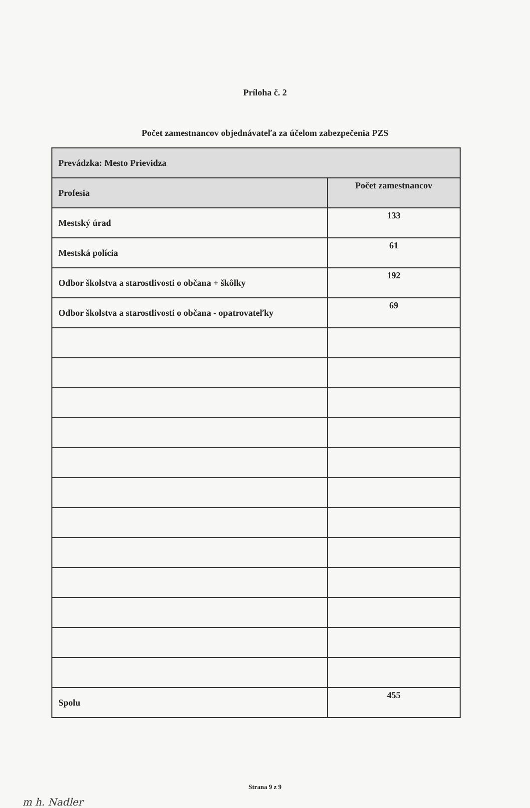Príloha č. 2
Počet zamestnancov objednávateľa za účelom zabezpečenia PZS
| Prevádzka: Mesto Prievidza | |
| --- | --- |
| Profesia | Počet zamestnancov |
| Mestský úrad | 133 |
| Mestská polícia | 61 |
| Odbor školstva a starostlivosti o občana + škôlky | 192 |
| Odbor školstva a starostlivosti o občana - opatrovateľky | 69 |
| Spolu | 455 |
Strana 9 z 9
m h. Nadler